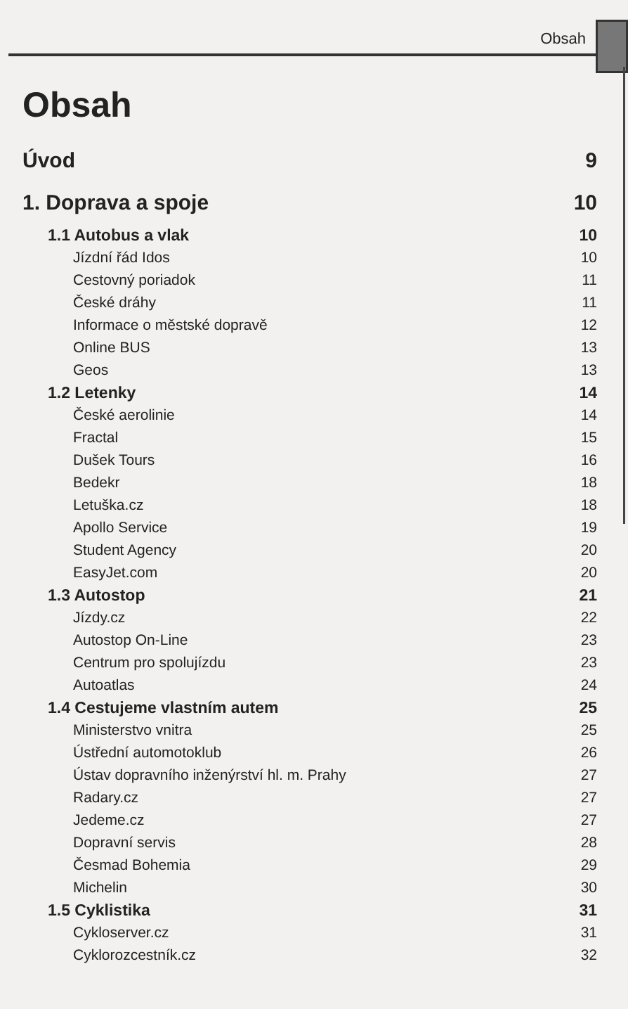Obsah
Obsah
Úvod 9
1. Doprava a spoje 10
1.1 Autobus a vlak 10
Jízdní řád Idos 10
Cestovný poriadok 11
České dráhy 11
Informace o městské dopravě 12
Online BUS 13
Geos 13
1.2 Letenky 14
České aerolinie 14
Fractal 15
Dušek Tours 16
Bedekr 18
Letuška.cz 18
Apollo Service 19
Student Agency 20
EasyJet.com 20
1.3 Autostop 21
Jízdy.cz 22
Autostop On-Line 23
Centrum pro spolujízdu 23
Autoatlas 24
1.4 Cestujeme vlastním autem 25
Ministerstvo vnitra 25
Ústřední automotoklub 26
Ústav dopravního inženýrství hl. m. Prahy 27
Radary.cz 27
Jedeme.cz 27
Dopravní servis 28
Česmad Bohemia 29
Michelin 30
1.5 Cyklistika 31
Cykloserver.cz 31
Cyklorozcestník.cz 32